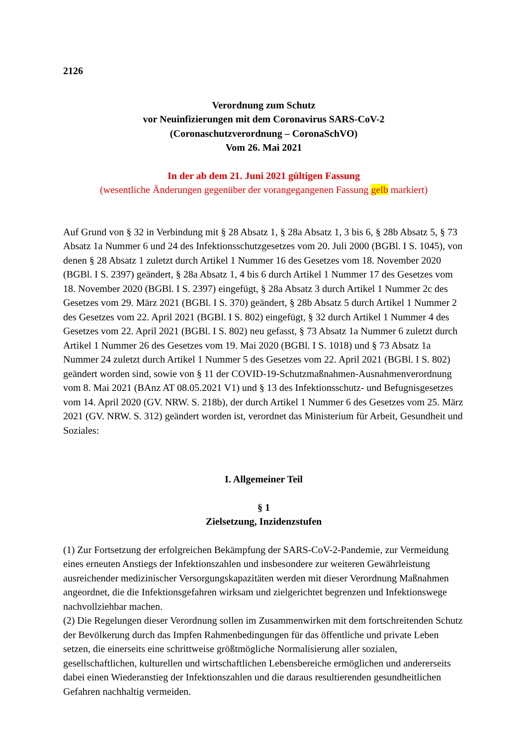2126
Verordnung zum Schutz
vor Neuinfizierungen mit dem Coronavirus SARS-CoV-2
(Coronaschutzverordnung – CoronaSchVO)
Vom 26. Mai 2021
In der ab dem 21. Juni 2021 gültigen Fassung
(wesentliche Änderungen gegenüber der vorangegangenen Fassung gelb markiert)
Auf Grund von § 32 in Verbindung mit § 28 Absatz 1, § 28a Absatz 1, 3 bis 6, § 28b Absatz 5, § 73 Absatz 1a Nummer 6 und 24 des Infektionsschutzgesetzes vom 20. Juli 2000 (BGBl. I S. 1045), von denen § 28 Absatz 1 zuletzt durch Artikel 1 Nummer 16 des Gesetzes vom 18. November 2020 (BGBl. I S. 2397) geändert, § 28a Absatz 1, 4 bis 6 durch Artikel 1 Nummer 17 des Gesetzes vom 18. November 2020 (BGBl. I S. 2397) eingefügt, § 28a Absatz 3 durch Artikel 1 Nummer 2c des Gesetzes vom 29. März 2021 (BGBl. I S. 370) geändert, § 28b Absatz 5 durch Artikel 1 Nummer 2 des Gesetzes vom 22. April 2021 (BGBl. I S. 802) eingefügt, § 32 durch Artikel 1 Nummer 4 des Gesetzes vom 22. April 2021 (BGBl. I S. 802) neu gefasst, § 73 Absatz 1a Nummer 6 zuletzt durch Artikel 1 Nummer 26 des Gesetzes vom 19. Mai 2020 (BGBl. I S. 1018) und § 73 Absatz 1a Nummer 24 zuletzt durch Artikel 1 Nummer 5 des Gesetzes vom 22. April 2021 (BGBl. I S. 802) geändert worden sind, sowie von § 11 der COVID-19-Schutzmaßnahmen-Ausnahmenverordnung vom 8. Mai 2021 (BAnz AT 08.05.2021 V1) und § 13 des Infektionsschutz- und Befugnisgesetzes vom 14. April 2020 (GV. NRW. S. 218b), der durch Artikel 1 Nummer 6 des Gesetzes vom 25. März 2021 (GV. NRW. S. 312) geändert worden ist, verordnet das Ministerium für Arbeit, Gesundheit und Soziales:
I. Allgemeiner Teil
§ 1
Zielsetzung, Inzidenzstufen
(1) Zur Fortsetzung der erfolgreichen Bekämpfung der SARS-CoV-2-Pandemie, zur Vermeidung eines erneuten Anstiegs der Infektionszahlen und insbesondere zur weiteren Gewährleistung ausreichender medizinischer Versorgungskapazitäten werden mit dieser Verordnung Maßnahmen angeordnet, die die Infektionsgefahren wirksam und zielgerichtet begrenzen und Infektionswege nachvollziehbar machen.
(2) Die Regelungen dieser Verordnung sollen im Zusammenwirken mit dem fortschreitenden Schutz der Bevölkerung durch das Impfen Rahmenbedingungen für das öffentliche und private Leben setzen, die einerseits eine schrittweise größtmögliche Normalisierung aller sozialen, gesellschaftlichen, kulturellen und wirtschaftlichen Lebensbereiche ermöglichen und andererseits dabei einen Wiederanstieg der Infektionszahlen und die daraus resultierenden gesundheitlichen Gefahren nachhaltig vermeiden.